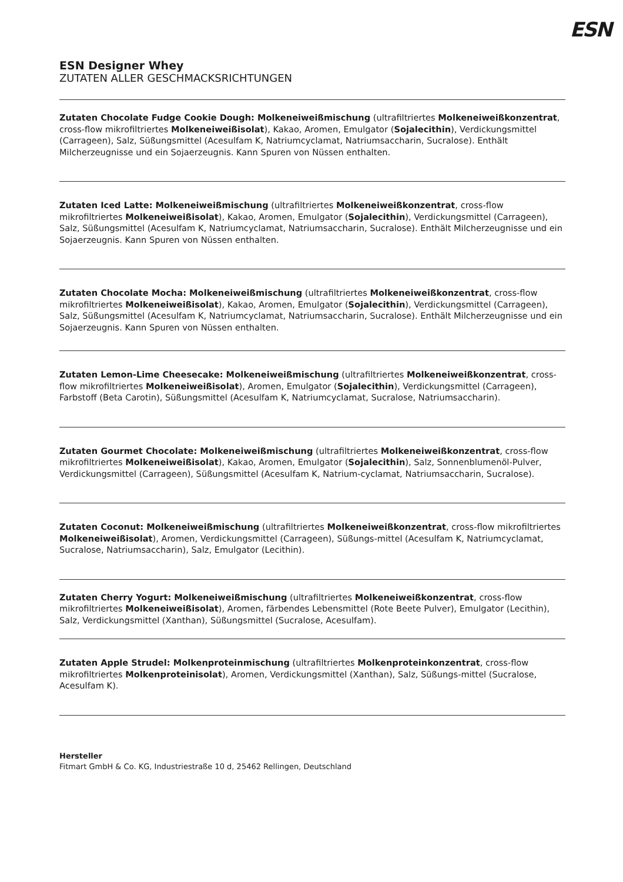ESN
ESN Designer Whey
ZUTATEN ALLER GESCHMACKSRICHTUNGEN
Zutaten Chocolate Fudge Cookie Dough: Molkeneiweißmischung (ultrafiltriertes Molkeneiweißkonzentrat, cross-flow mikrofiltriertes Molkeneiweißisolat), Kakao, Aromen, Emulgator (Sojalecithin), Verdickungsmittel (Carrageen), Salz, Süßungsmittel (Acesulfam K, Natriumcyclamat, Natriumsaccharin, Sucralose). Enthält Milcherzeugnisse und ein Sojaerzeugnis. Kann Spuren von Nüssen enthalten.
Zutaten Iced Latte: Molkeneiweißmischung (ultrafiltriertes Molkeneiweißkonzentrat, cross-flow mikrofiltriertes Molkeneiweißisolat), Kakao, Aromen, Emulgator (Sojalecithin), Verdickungsmittel (Carrageen), Salz, Süßungsmittel (Acesulfam K, Natriumcyclamat, Natriumsaccharin, Sucralose). Enthält Milcherzeugnisse und ein Sojaerzeugnis. Kann Spuren von Nüssen enthalten.
Zutaten Chocolate Mocha: Molkeneiweißmischung (ultrafiltriertes Molkeneiweißkonzentrat, cross-flow mikrofiltriertes Molkeneiweißisolat), Kakao, Aromen, Emulgator (Sojalecithin), Verdickungsmittel (Carrageen), Salz, Süßungsmittel (Acesulfam K, Natriumcyclamat, Natriumsaccharin, Sucralose). Enthält Milcherzeugnisse und ein Sojaerzeugnis. Kann Spuren von Nüssen enthalten.
Zutaten Lemon-Lime Cheesecake: Molkeneiweißmischung (ultrafiltriertes Molkeneiweißkonzentrat, cross-flow mikrofiltriertes Molkeneiweißisolat), Aromen, Emulgator (Sojalecithin), Verdickungsmittel (Carrageen), Farbstoff (Beta Carotin), Süßungsmittel (Acesulfam K, Natriumcyclamat, Sucralose, Natriumsaccharin).
Zutaten Gourmet Chocolate: Molkeneiweißmischung (ultrafiltriertes Molkeneiweißkonzentrat, cross-flow mikrofiltriertes Molkeneiweißisolat), Kakao, Aromen, Emulgator (Sojalecithin), Salz, Sonnenblumenöl-Pulver, Verdickungsmittel (Carrageen), Süßungsmittel (Acesulfam K, Natrium-cyclamat, Natriumsaccharin, Sucralose).
Zutaten Coconut: Molkeneiweißmischung (ultrafiltriertes Molkeneiweißkonzentrat, cross-flow mikrofiltriertes Molkeneiweißisolat), Aromen, Verdickungsmittel (Carrageen), Süßungs-mittel (Acesulfam K, Natriumcyclamat, Sucralose, Natriumsaccharin), Salz, Emulgator (Lecithin).
Zutaten Cherry Yogurt: Molkeneiweißmischung (ultrafiltriertes Molkeneiweißkonzentrat, cross-flow mikrofiltriertes Molkeneiweißisolat), Aromen, färbendes Lebensmittel (Rote Beete Pulver), Emulgator (Lecithin), Salz, Verdickungsmittel (Xanthan), Süßungsmittel (Sucralose, Acesulfam).
Zutaten Apple Strudel: Molkenproteinmischung (ultrafiltriertes Molkenproteinkonzentrat, cross-flow mikrofiltriertes Molkenproteinisolat), Aromen, Verdickungsmittel (Xanthan), Salz, Süßungs-mittel (Sucralose, Acesulfam K).
Hersteller
Fitmart GmbH & Co. KG, Industriestraße 10 d, 25462 Rellingen, Deutschland